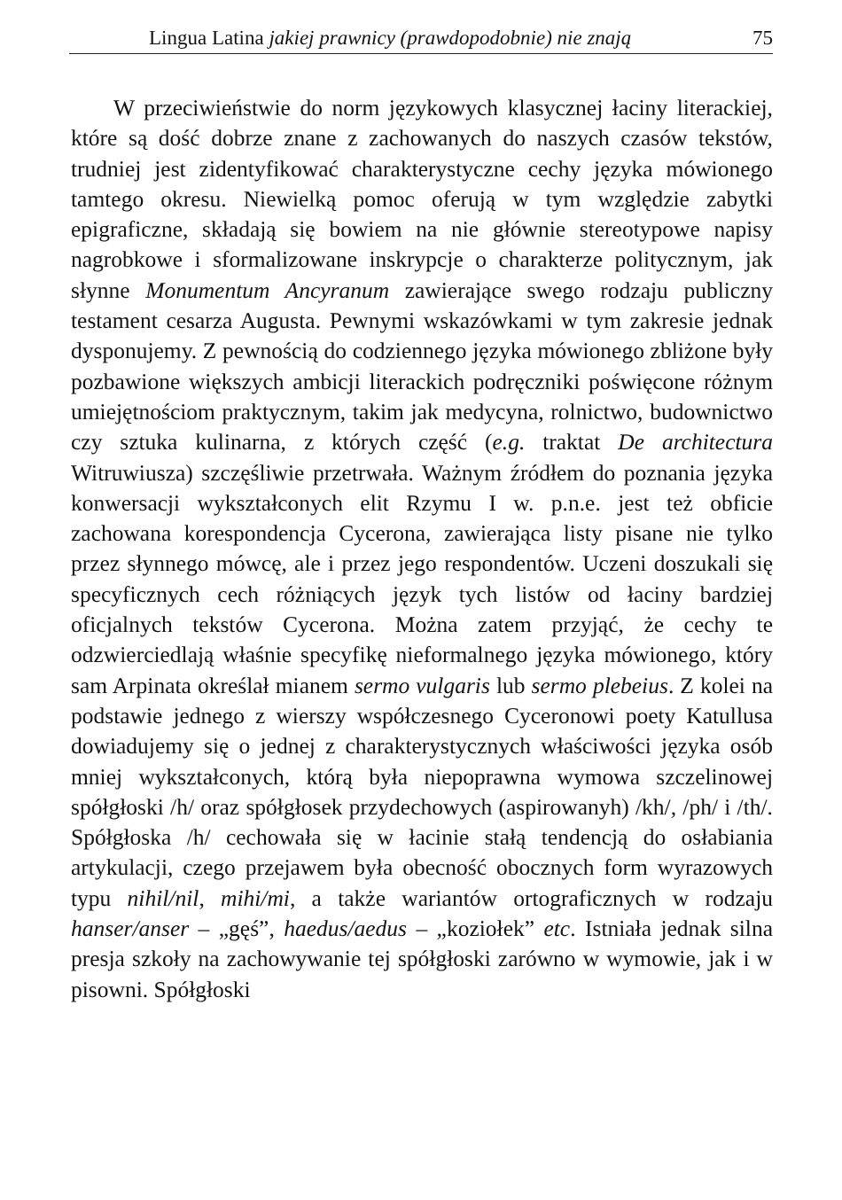Lingua Latina jakiej prawnicy (prawdopodobnie) nie znają 75
W przeciwieństwie do norm językowych klasycznej łaciny literackiej, które są dość dobrze znane z zachowanych do naszych czasów tekstów, trudniej jest zidentyfikować charakterystyczne cechy języka mówionego tamtego okresu. Niewielką pomoc oferują w tym względzie zabytki epigraficzne, składają się bowiem na nie głównie stereotypowe napisy nagrobkowe i sformalizowane inskrypcje o charakterze politycznym, jak słynne Monumentum Ancyranum zawierające swego rodzaju publiczny testament cesarza Augusta. Pewnymi wskazówkami w tym zakresie jednak dysponujemy. Z pewnością do codziennego języka mówionego zbliżone były pozbawione większych ambicji literackich podręczniki poświęcone różnym umiejętnościom praktycznym, takim jak medycyna, rolnictwo, budownictwo czy sztuka kulinarna, z których część (e.g. traktat De architectura Witruwiusza) szczęśliwie przetrwała. Ważnym źródłem do poznania języka konwersacji wykształconych elit Rzymu I w. p.n.e. jest też obficie zachowana korespondencja Cycerona, zawierająca listy pisane nie tylko przez słynnego mówcę, ale i przez jego respondentów. Uczeni doszukali się specyficznych cech różniących język tych listów od łaciny bardziej oficjalnych tekstów Cycerona. Można zatem przyjąć, że cechy te odzwierciedlają właśnie specyfikę nieformalnego języka mówionego, który sam Arpinata określał mianem sermo vulgaris lub sermo plebeius. Z kolei na podstawie jednego z wierszy współczesnego Cyceronowi poety Katullusa dowiadujemy się o jednej z charakterystycznych właściwości języka osób mniej wykształconych, którą była niepoprawna wymowa szczelinowej spółgłoski /h/ oraz spółgłosek przydechowych (aspirowanyh) /kh/, /ph/ i /th/. Spółgłoska /h/ cechowała się w łacinie stałą tendencją do osłabiania artykulacji, czego przejawem była obecność obocznych form wyrazowych typu nihil/nil, mihi/mi, a także wariantów ortograficznych w rodzaju hanser/anser – „gęś”, haedus/aedus – „koziołek” etc. Istniała jednak silna presja szkoły na zachowywanie tej spółgłoski zarówno w wymowie, jak i w pisowni. Spółgłoski